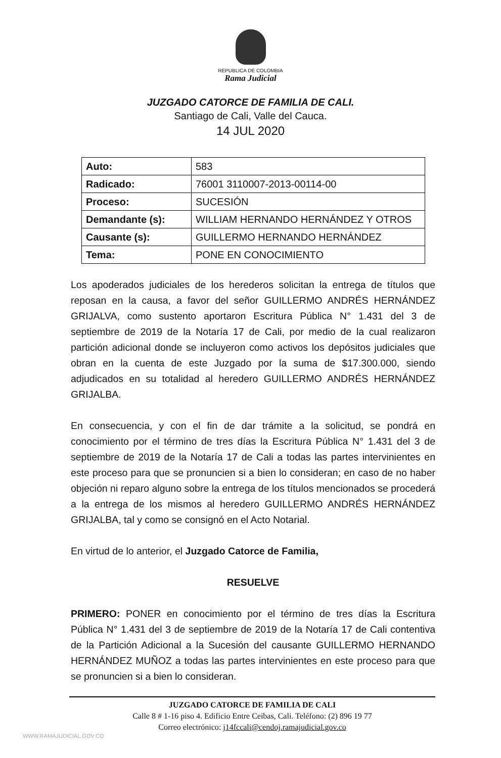REPUBLICA DE COLOMBIA
Rama Judicial
JUZGADO CATORCE DE FAMILIA DE CALI.
Santiago de Cali, Valle del Cauca.
14 JUL 2020
| Auto: | 583 |
| Radicado: | 76001 3110007-2013-00114-00 |
| Proceso: | SUCESIÓN |
| Demandante (s): | WILLIAM HERNANDO HERNÁNDEZ Y OTROS |
| Causante (s): | GUILLERMO HERNANDO HERNÁNDEZ |
| Tema: | PONE EN CONOCIMIENTO |
Los apoderados judiciales de los herederos solicitan la entrega de títulos que reposan en la causa, a favor del señor GUILLERMO ANDRÉS HERNÁNDEZ GRIJALVA, como sustento aportaron Escritura Pública N° 1.431 del 3 de septiembre de 2019 de la Notaría 17 de Cali, por medio de la cual realizaron partición adicional donde se incluyeron como activos los depósitos judiciales que obran en la cuenta de este Juzgado por la suma de $17.300.000, siendo adjudicados en su totalidad al heredero GUILLERMO ANDRÉS HERNÁNDEZ GRIJALBA.
En consecuencia, y con el fin de dar trámite a la solicitud, se pondrá en conocimiento por el término de tres días la Escritura Pública N° 1.431 del 3 de septiembre de 2019 de la Notaría 17 de Cali a todas las partes intervinientes en este proceso para que se pronuncien si a bien lo consideran; en caso de no haber objeción ni reparo alguno sobre la entrega de los títulos mencionados se procederá a la entrega de los mismos al heredero GUILLERMO ANDRÉS HERNÁNDEZ GRIJALBA, tal y como se consignó en el Acto Notarial.
En virtud de lo anterior, el Juzgado Catorce de Familia,
RESUELVE
PRIMERO: PONER en conocimiento por el término de tres días la Escritura Pública N° 1.431 del 3 de septiembre de 2019 de la Notaría 17 de Cali contentiva de la Partición Adicional a la Sucesión del causante GUILLERMO HERNANDO HERNÁNDEZ MUÑOZ a todas las partes intervinientes en este proceso para que se pronuncien si a bien lo consideran.
JUZGADO CATORCE DE FAMILIA DE CALI
Calle 8 # 1-16 piso 4. Edificio Entre Ceibas, Cali. Teléfono: (2) 896 19 77
Correo electrónico: j14fccali@cendoj.ramajudicial.gov.co
WWW.RAMAJUDICIAL.GOV.CO